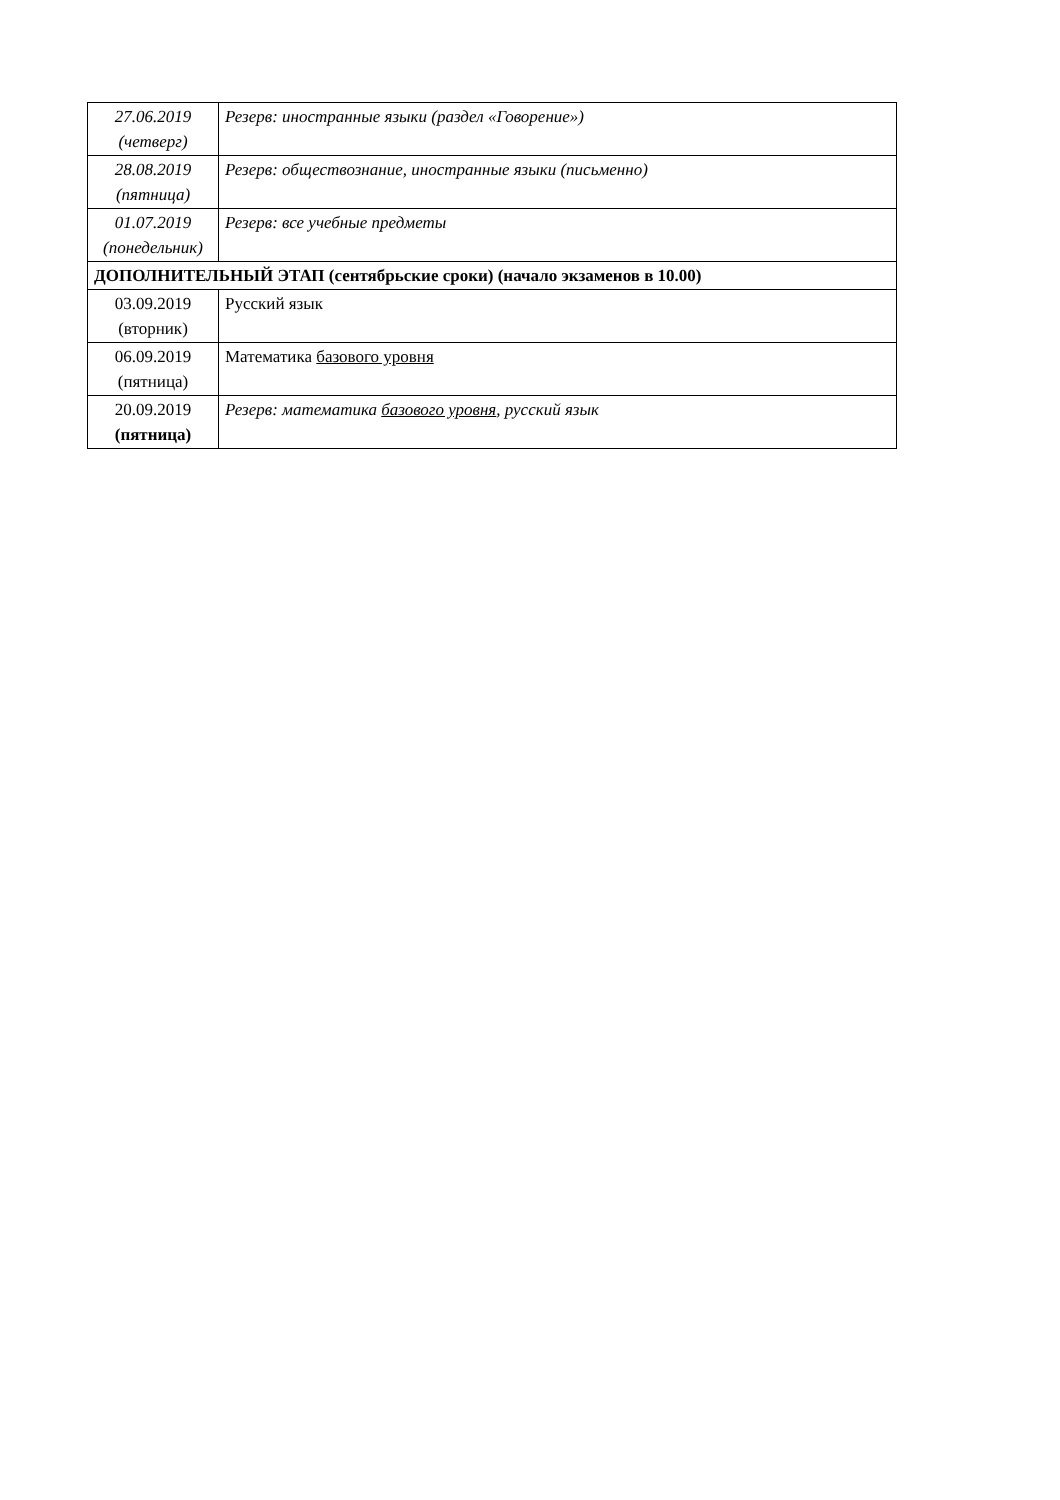| 27.06.2019 (четверг) | Резерв: иностранные языки (раздел «Говорение») |
| 28.08.2019 (пятница) | Резерв: обществознание, иностранные языки (письменно) |
| 01.07.2019 (понедельник) | Резерв: все учебные предметы |
| ДОПОЛНИТЕЛЬНЫЙ ЭТАП (сентябрьские сроки) (начало экзаменов в 10.00) | |
| 03.09.2019 (вторник) | Русский язык |
| 06.09.2019 (пятница) | Математика базового уровня |
| 20.09.2019 (пятница) | Резерв: математика базового уровня , русский язык |